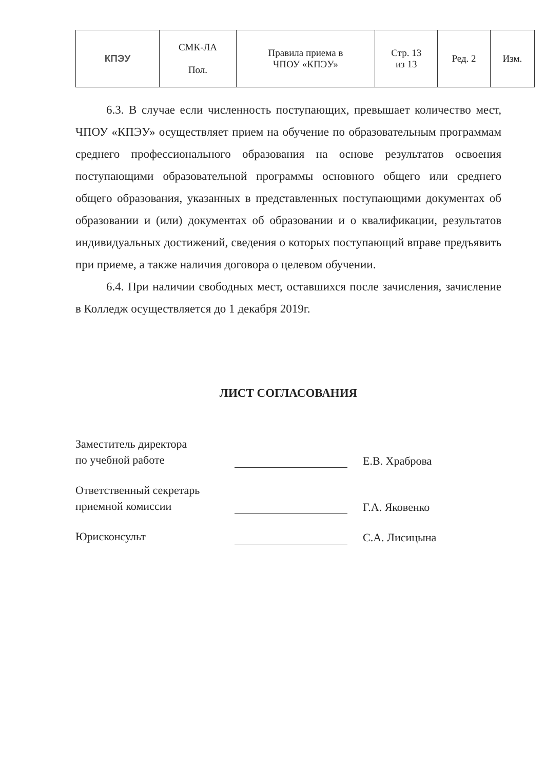| КПЭУ | СМК-ЛА Пол. | Правила приема в ЧПОУ «КПЭУ» | Стр. 13 из 13 | Ред. 2 | Изм. |
6.3. В случае если численность поступающих, превышает количество мест, ЧПОУ «КПЭУ» осуществляет прием на обучение по образовательным программам среднего профессионального образования на основе результатов освоения поступающими образовательной программы основного общего или среднего общего образования, указанных в представленных поступающими документах об образовании и (или) документах об образовании и о квалификации, результатов индивидуальных достижений, сведения о которых поступающий вправе предъявить при приеме, а также наличия договора о целевом обучении.
6.4. При наличии свободных мест, оставшихся после зачисления, зачисление в Колледж осуществляется до 1 декабря 2019г.
ЛИСТ СОГЛАСОВАНИЯ
Заместитель директора
по учебной работе
Е.В. Храброва
Ответственный секретарь
приемной комиссии
Г.А. Яковенко
Юрисконсульт
С.А. Лисицына